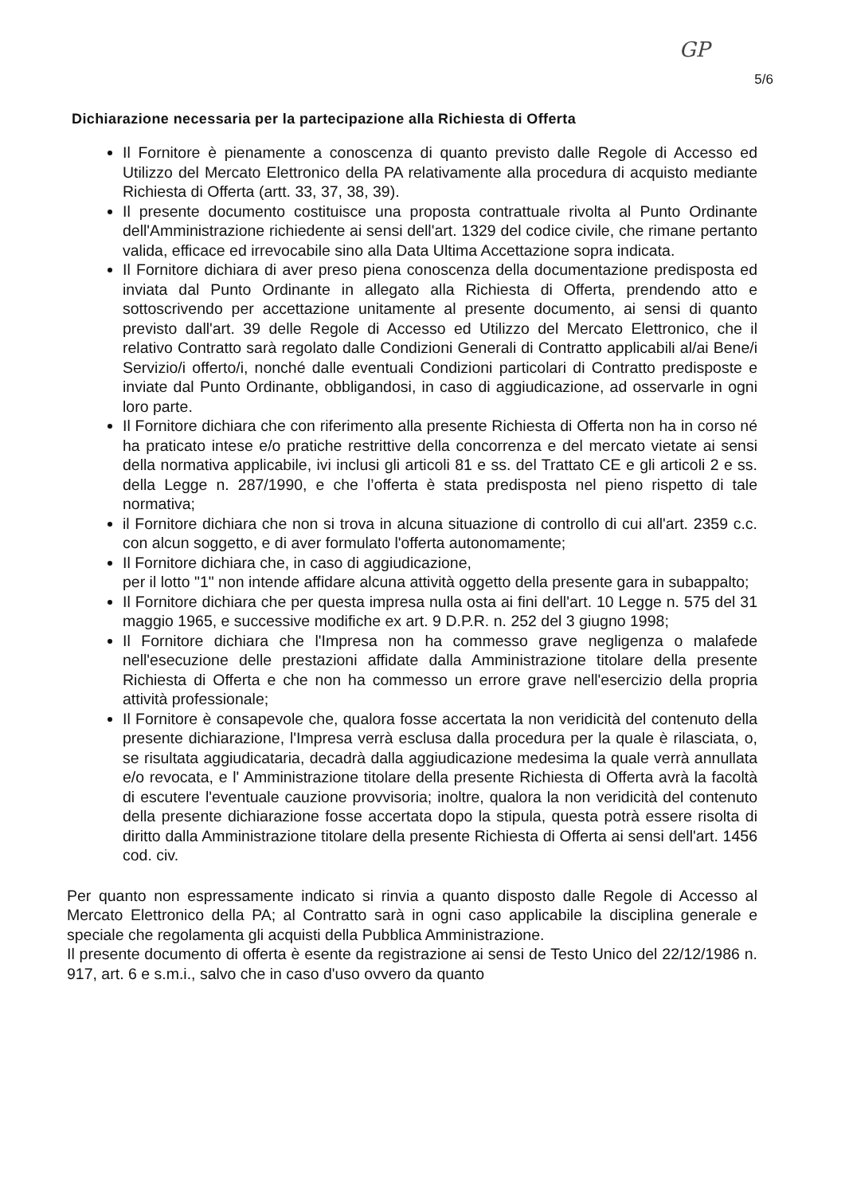GP
5/6
Dichiarazione necessaria per la partecipazione alla Richiesta di Offerta
Il Fornitore è pienamente a conoscenza di quanto previsto dalle Regole di Accesso ed Utilizzo del Mercato Elettronico della PA relativamente alla procedura di acquisto mediante Richiesta di Offerta (artt. 33, 37, 38, 39).
Il presente documento costituisce una proposta contrattuale rivolta al Punto Ordinante dell'Amministrazione richiedente ai sensi dell'art. 1329 del codice civile, che rimane pertanto valida, efficace ed irrevocabile sino alla Data Ultima Accettazione sopra indicata.
Il Fornitore dichiara di aver preso piena conoscenza della documentazione predisposta ed inviata dal Punto Ordinante in allegato alla Richiesta di Offerta, prendendo atto e sottoscrivendo per accettazione unitamente al presente documento, ai sensi di quanto previsto dall'art. 39 delle Regole di Accesso ed Utilizzo del Mercato Elettronico, che il relativo Contratto sarà regolato dalle Condizioni Generali di Contratto applicabili al/ai Bene/i Servizio/i offerto/i, nonché dalle eventuali Condizioni particolari di Contratto predisposte e inviate dal Punto Ordinante, obbligandosi, in caso di aggiudicazione, ad osservarle in ogni loro parte.
Il Fornitore dichiara che con riferimento alla presente Richiesta di Offerta non ha in corso né ha praticato intese e/o pratiche restrittive della concorrenza e del mercato vietate ai sensi della normativa applicabile, ivi inclusi gli articoli 81 e ss. del Trattato CE e gli articoli 2 e ss. della Legge n. 287/1990, e che l’offerta è stata predisposta nel pieno rispetto di tale normativa;
il Fornitore dichiara che non si trova in alcuna situazione di controllo di cui all'art. 2359 c.c. con alcun soggetto, e di aver formulato l'offerta autonomamente;
Il Fornitore dichiara che, in caso di aggiudicazione,
per il lotto "1" non intende affidare alcuna attività oggetto della presente gara in subappalto;
Il Fornitore dichiara che per questa impresa nulla osta ai fini dell'art. 10 Legge n. 575 del 31 maggio 1965, e successive modifiche ex art. 9 D.P.R. n. 252 del 3 giugno 1998;
Il Fornitore dichiara che l'Impresa non ha commesso grave negligenza o malafede nell'esecuzione delle prestazioni affidate dalla Amministrazione titolare della presente Richiesta di Offerta e che non ha commesso un errore grave nell'esercizio della propria attività professionale;
Il Fornitore è consapevole che, qualora fosse accertata la non veridicità del contenuto della presente dichiarazione, l'Impresa verrà esclusa dalla procedura per la quale è rilasciata, o, se risultata aggiudicataria, decadrà dalla aggiudicazione medesima la quale verrà annullata e/o revocata, e l' Amministrazione titolare della presente Richiesta di Offerta avrà la facoltà di escutere l'eventuale cauzione provvisoria; inoltre, qualora la non veridicità del contenuto della presente dichiarazione fosse accertata dopo la stipula, questa potrà essere risolta di diritto dalla Amministrazione titolare della presente Richiesta di Offerta ai sensi dell'art. 1456 cod. civ.
Per quanto non espressamente indicato si rinvia a quanto disposto dalle Regole di Accesso al Mercato Elettronico della PA; al Contratto sarà in ogni caso applicabile la disciplina generale e speciale che regolamenta gli acquisti della Pubblica Amministrazione.
Il presente documento di offerta è esente da registrazione ai sensi de Testo Unico del 22/12/1986 n. 917, art. 6 e s.m.i., salvo che in caso d'uso ovvero da quanto